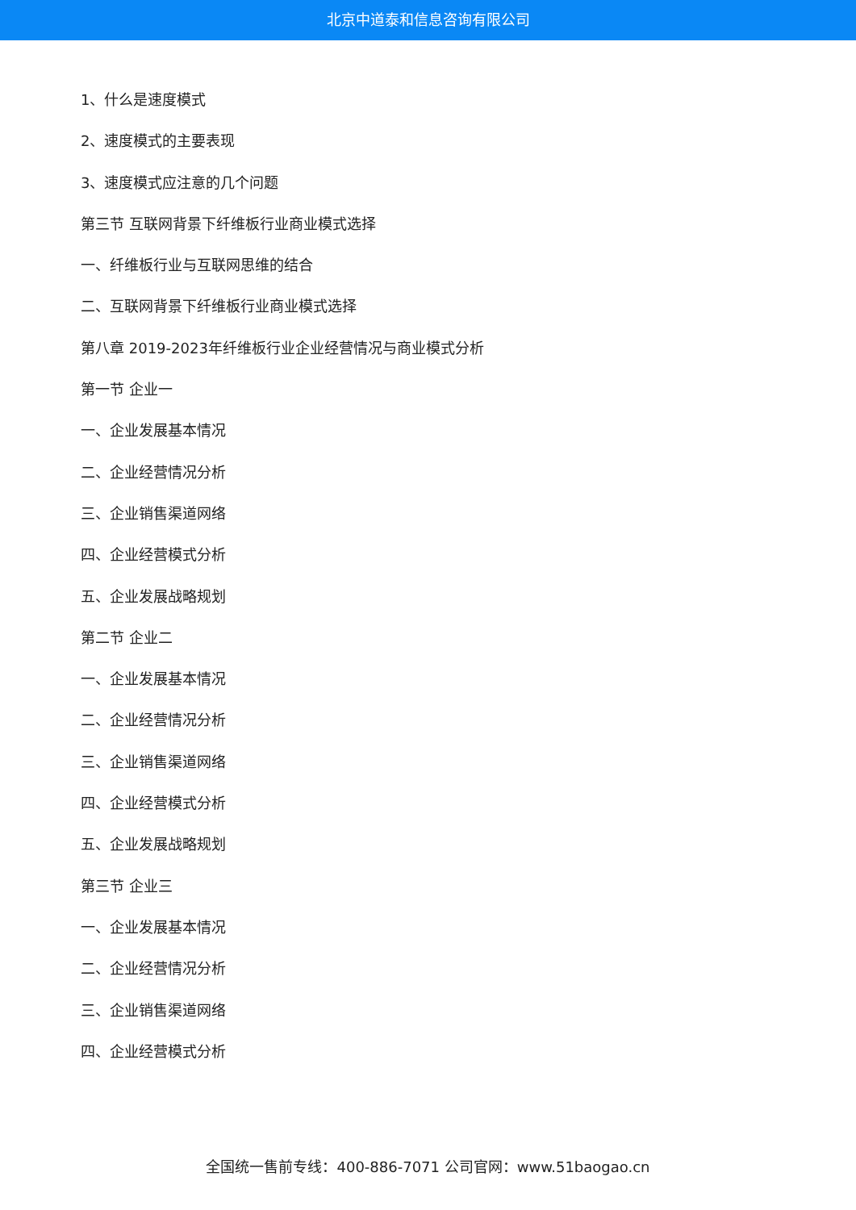北京中道泰和信息咨询有限公司
1、什么是速度模式
2、速度模式的主要表现
3、速度模式应注意的几个问题
第三节 互联网背景下纤维板行业商业模式选择
一、纤维板行业与互联网思维的结合
二、互联网背景下纤维板行业商业模式选择
第八章 2019-2023年纤维板行业企业经营情况与商业模式分析
第一节 企业一
一、企业发展基本情况
二、企业经营情况分析
三、企业销售渠道网络
四、企业经营模式分析
五、企业发展战略规划
第二节 企业二
一、企业发展基本情况
二、企业经营情况分析
三、企业销售渠道网络
四、企业经营模式分析
五、企业发展战略规划
第三节 企业三
一、企业发展基本情况
二、企业经营情况分析
三、企业销售渠道网络
四、企业经营模式分析
全国统一售前专线：400-886-7071 公司官网：www.51baogao.cn